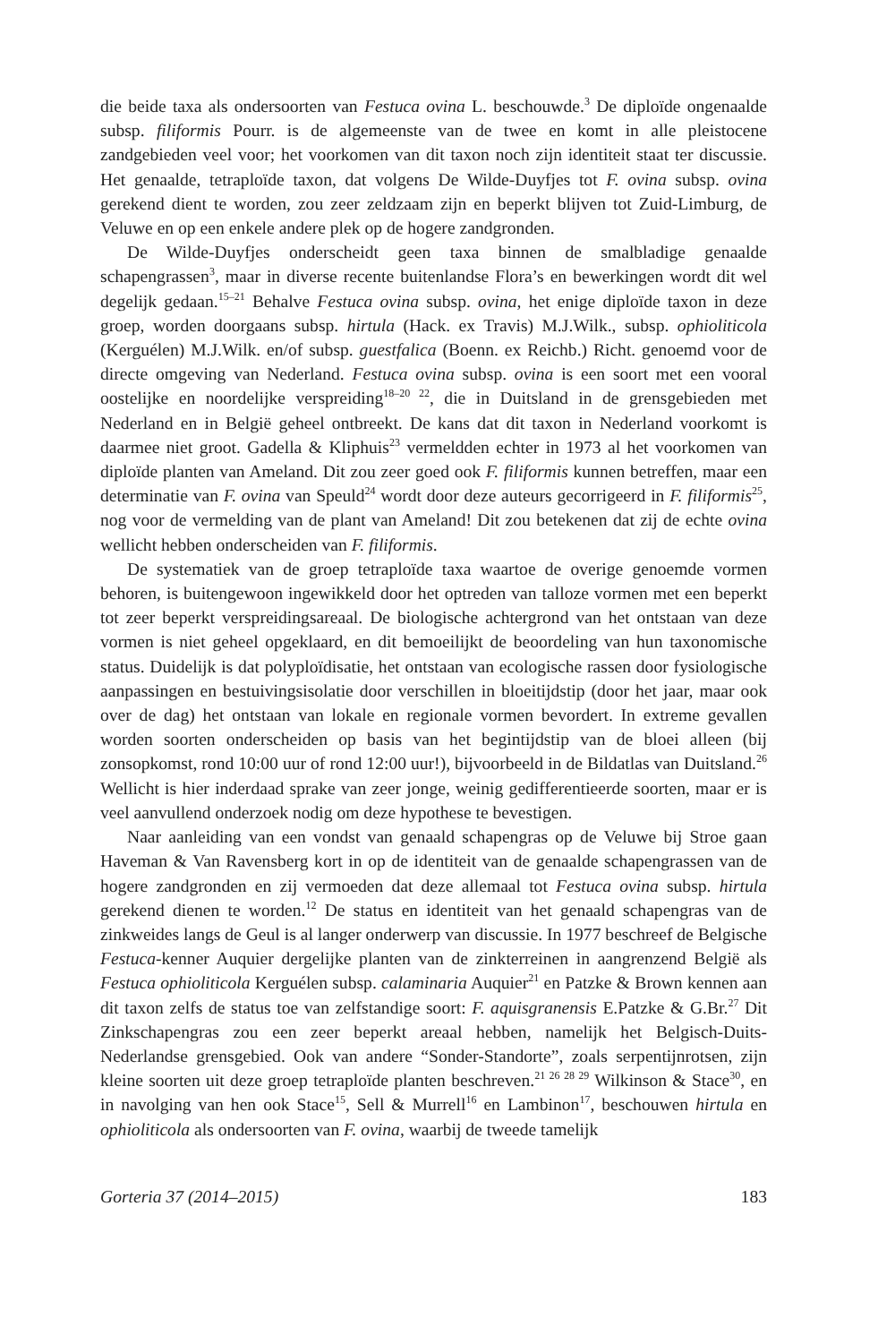die beide taxa als ondersoorten van Festuca ovina L. beschouwde.<sup>3</sup> De diploïde ongenaalde subsp. filiformis Pourr. is de algemeenste van de twee en komt in alle pleistocene zandgebieden veel voor; het voorkomen van dit taxon noch zijn identiteit staat ter discussie. Het genaalde, tetraploïde taxon, dat volgens De Wilde-Duyfjes tot F. ovina subsp. ovina gerekend dient te worden, zou zeer zeldzaam zijn en beperkt blijven tot Zuid-Limburg, de Veluwe en op een enkele andere plek op de hogere zandgronden.
De Wilde-Duyfjes onderscheidt geen taxa binnen de smalbladige genaalde schapengrassen<sup>3</sup>, maar in diverse recente buitenlandse Flora’s en bewerkingen wordt dit wel degelijk gedaan.<sup>15–21</sup> Behalve Festuca ovina subsp. ovina, het enige diploïde taxon in deze groep, worden doorgaans subsp. hirtula (Hack. ex Travis) M.J.Wilk., subsp. ophioliticola (Kerguélen) M.J.Wilk. en/of subsp. guestfalica (Boenn. ex Reichb.) Richt. genoemd voor de directe omgeving van Nederland. Festuca ovina subsp. ovina is een soort met een vooral oostelijke en noordelijke verspreiding<sup>18–20 22</sup>, die in Duitsland in de grensgebieden met Nederland en in België geheel ontbreekt. De kans dat dit taxon in Nederland voorkomt is daarmee niet groot. Gadella & Kliphuis<sup>23</sup> vermeldden echter in 1973 al het voorkomen van diploïde planten van Ameland. Dit zou zeer goed ook F. filiformis kunnen betreffen, maar een determinatie van F. ovina van Speuld<sup>24</sup> wordt door deze auteurs gecorrigeerd in F. filiformis<sup>25</sup>, nog voor de vermelding van de plant van Ameland! Dit zou betekenen dat zij de echte ovina wellicht hebben onderscheiden van F. filiformis.
De systematiek van de groep tetraploïde taxa waartoe de overige genoemde vormen behoren, is buitengewoon ingewikkeld door het optreden van talloze vormen met een beperkt tot zeer beperkt verspreidingsareaal. De biologische achtergrond van het ontstaan van deze vormen is niet geheel opgeklaard, en dit bemoeilijkt de beoordeling van hun taxonomische status. Duidelijk is dat polyploïdisatie, het ontstaan van ecologische rassen door fysiologische aanpassingen en bestuivingsisolatie door verschillen in bloeitijdstip (door het jaar, maar ook over de dag) het ontstaan van lokale en regionale vormen bevordert. In extreme gevallen worden soorten onderscheiden op basis van het begintijdstip van de bloei alleen (bij zonsopkomst, rond 10:00 uur of rond 12:00 uur!), bijvoorbeeld in de Bildatlas van Duitsland.<sup>26</sup> Wellicht is hier inderdaad sprake van zeer jonge, weinig gedifferentieerde soorten, maar er is veel aanvullend onderzoek nodig om deze hypothese te bevestigen.
Naar aanleiding van een vondst van genaald schapengras op de Veluwe bij Stroe gaan Haveman & Van Ravensberg kort in op de identiteit van de genaalde schapengrassen van de hogere zandgronden en zij vermoeden dat deze allemaal tot Festuca ovina subsp. hirtula gerekend dienen te worden.<sup>12</sup> De status en identiteit van het genaald schapengras van de zinkweides langs de Geul is al langer onderwerp van discussie. In 1977 beschreef de Belgische Festuca-kenner Auquier dergelijke planten van de zinkterreinen in aangrenzend België als Festuca ophioliticola Kerguélen subsp. calaminaria Auquier<sup>21</sup> en Patzke & Brown kennen aan dit taxon zelfs de status toe van zelfstandige soort: F. aquisgranensis E.Patzke & G.Br.<sup>27</sup> Dit Zinkschapengras zou een zeer beperkt areaal hebben, namelijk het Belgisch-Duits-Nederlandse grensgebied. Ook van andere “Sonder-Standorte”, zoals serpentijnrotsen, zijn kleine soorten uit deze groep tetraploïde planten beschreven.<sup>21 26 28 29</sup> Wilkinson & Stace<sup>30</sup>, en in navolging van hen ook Stace<sup>15</sup>, Sell & Murrell<sup>16</sup> en Lambinon<sup>17</sup>, beschouwen hirtula en ophioliticola als ondersoorten van F. ovina, waarbij de tweede tamelijk
Gorteria 37 (2014–2015) 183